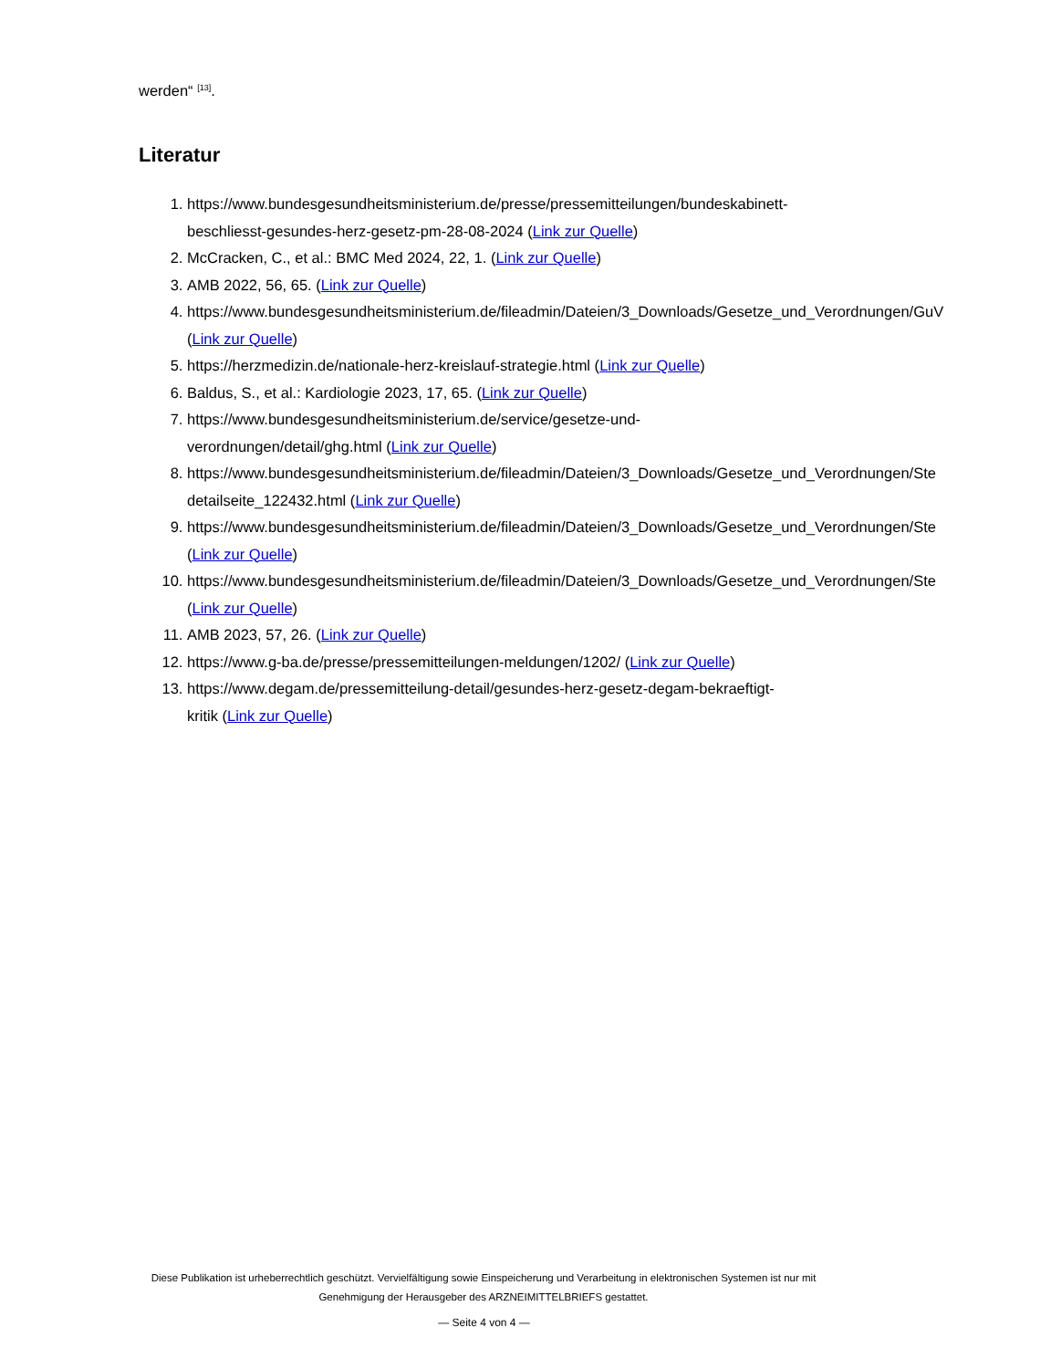werden“ <sup>[13]</sup>.
Literatur
1. https://www.bundesgesundheitsministerium.de/presse/pressemitteilungen/bundeskabinett-
beschliesst-gesundes-herz-gesetz-pm-28-08-2024 (Link zur Quelle)
2. McCracken, C., et al.: BMC Med 2024, 22, 1. (Link zur Quelle)
3. AMB 2022, 56, 65. (Link zur Quelle)
4. https://www.bundesgesundheitsministerium.de/fileadmin/Dateien/3_Downloads/Gesetze_und_Verordnungen/GuV
(Link zur Quelle)
5. https://herzmedizin.de/nationale-herz-kreislauf-strategie.html (Link zur Quelle)
6. Baldus, S., et al.: Kardiologie 2023, 17, 65. (Link zur Quelle)
7. https://www.bundesgesundheitsministerium.de/service/gesetze-und-
verordnungen/detail/ghg.html (Link zur Quelle)
8. https://www.bundesgesundheitsministerium.de/fileadmin/Dateien/3_Downloads/Gesetze_und_Verordnungen/Ste
detailseite_122432.html (Link zur Quelle)
9. https://www.bundesgesundheitsministerium.de/fileadmin/Dateien/3_Downloads/Gesetze_und_Verordnungen/Ste
(Link zur Quelle)
10. https://www.bundesgesundheitsministerium.de/fileadmin/Dateien/3_Downloads/Gesetze_und_Verordnungen/Ste
(Link zur Quelle)
11. AMB 2023, 57, 26. (Link zur Quelle)
12. https://www.g-ba.de/presse/pressemitteilungen-meldungen/1202/ (Link zur Quelle)
13. https://www.degam.de/pressemitteilung-detail/gesundes-herz-gesetz-degam-bekraeftigt-
kritik (Link zur Quelle)
Diese Publikation ist urheberrechtlich geschützt. Vervielfältigung sowie Einspeicherung und Verarbeitung in elektronischen Systemen ist nur mit Genehmigung der Herausgeber des ARZNEIMITTELBRIEFS gestattet.
— Seite 4 von 4 —